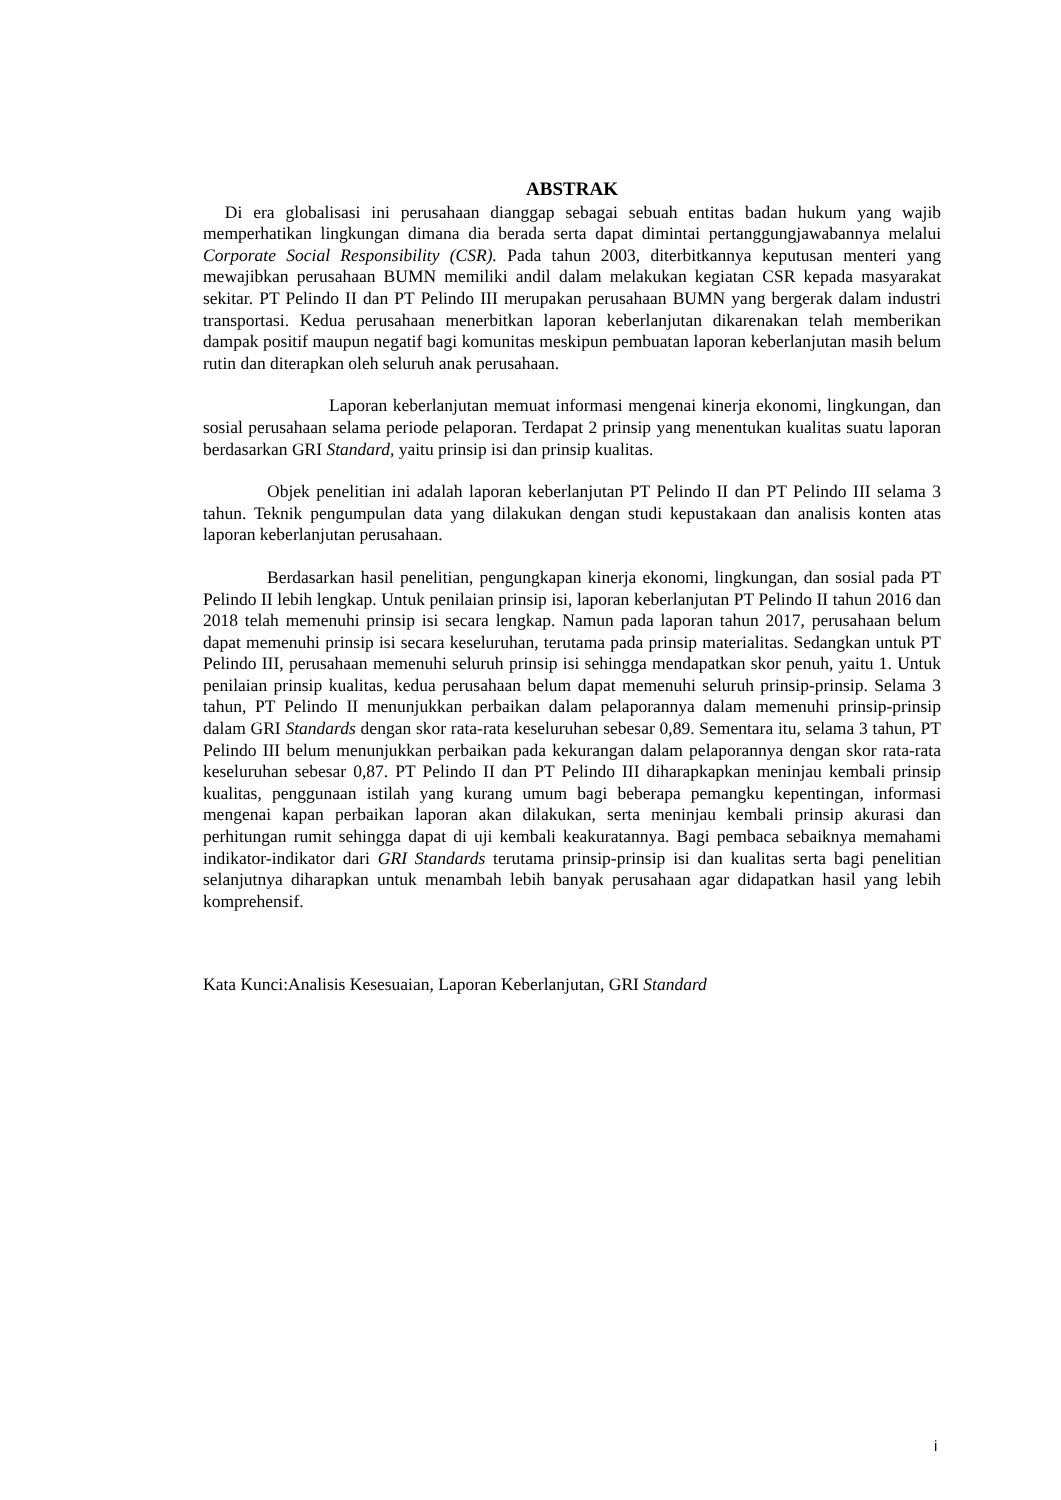ABSTRAK
Di era globalisasi ini perusahaan dianggap sebagai sebuah entitas badan hukum yang wajib memperhatikan lingkungan dimana dia berada serta dapat dimintai pertanggungjawabannya melalui Corporate Social Responsibility (CSR). Pada tahun 2003, diterbitkannya keputusan menteri yang mewajibkan perusahaan BUMN memiliki andil dalam melakukan kegiatan CSR kepada masyarakat sekitar. PT Pelindo II dan PT Pelindo III merupakan perusahaan BUMN yang bergerak dalam industri transportasi. Kedua perusahaan menerbitkan laporan keberlanjutan dikarenakan telah memberikan dampak positif maupun negatif bagi komunitas meskipun pembuatan laporan keberlanjutan masih belum rutin dan diterapkan oleh seluruh anak perusahaan.
Laporan keberlanjutan memuat informasi mengenai kinerja ekonomi, lingkungan, dan sosial perusahaan selama periode pelaporan. Terdapat 2 prinsip yang menentukan kualitas suatu laporan berdasarkan GRI Standard, yaitu prinsip isi dan prinsip kualitas.
Objek penelitian ini adalah laporan keberlanjutan PT Pelindo II dan PT Pelindo III selama 3 tahun. Teknik pengumpulan data yang dilakukan dengan studi kepustakaan dan analisis konten atas laporan keberlanjutan perusahaan.
Berdasarkan hasil penelitian, pengungkapan kinerja ekonomi, lingkungan, dan sosial pada PT Pelindo II lebih lengkap. Untuk penilaian prinsip isi, laporan keberlanjutan PT Pelindo II tahun 2016 dan 2018 telah memenuhi prinsip isi secara lengkap. Namun pada laporan tahun 2017, perusahaan belum dapat memenuhi prinsip isi secara keseluruhan, terutama pada prinsip materialitas. Sedangkan untuk PT Pelindo III, perusahaan memenuhi seluruh prinsip isi sehingga mendapatkan skor penuh, yaitu 1. Untuk penilaian prinsip kualitas, kedua perusahaan belum dapat memenuhi seluruh prinsip-prinsip. Selama 3 tahun, PT Pelindo II menunjukkan perbaikan dalam pelaporannya dalam memenuhi prinsip-prinsip dalam GRI Standards dengan skor rata-rata keseluruhan sebesar 0,89. Sementara itu, selama 3 tahun, PT Pelindo III belum menunjukkan perbaikan pada kekurangan dalam pelaporannya dengan skor rata-rata keseluruhan sebesar 0,87. PT Pelindo II dan PT Pelindo III diharapkapkan meninjau kembali prinsip kualitas, penggunaan istilah yang kurang umum bagi beberapa pemangku kepentingan, informasi mengenai kapan perbaikan laporan akan dilakukan, serta meninjau kembali prinsip akurasi dan perhitungan rumit sehingga dapat di uji kembali keakuratannya. Bagi pembaca sebaiknya memahami indikator-indikator dari GRI Standards terutama prinsip-prinsip isi dan kualitas serta bagi penelitian selanjutnya diharapkan untuk menambah lebih banyak perusahaan agar didapatkan hasil yang lebih komprehensif.
Kata Kunci:Analisis Kesesuaian, Laporan Keberlanjutan, GRI Standard
i